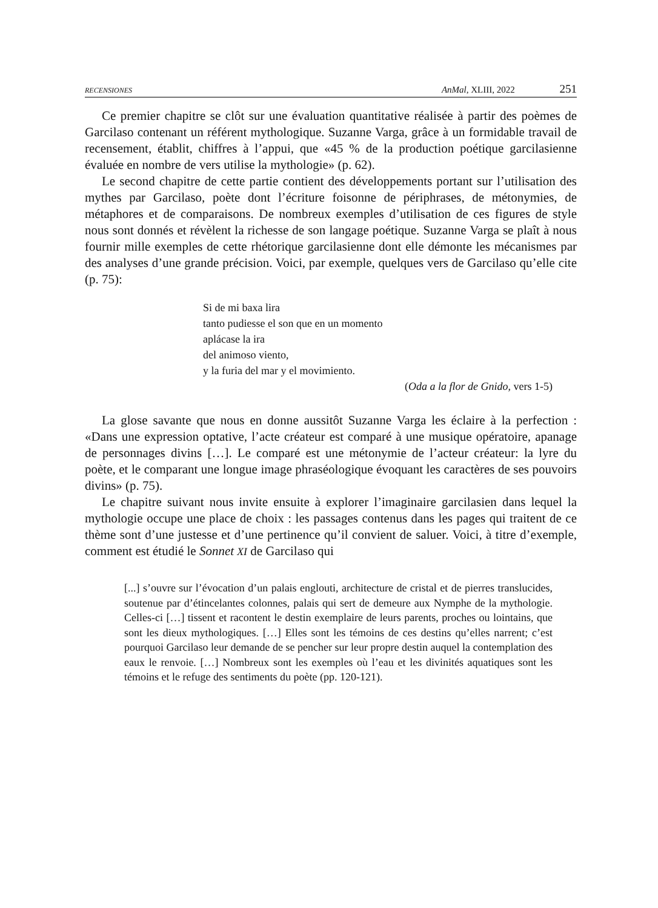RECENSIONES AnMal, XLIII, 2022 251
Ce premier chapitre se clôt sur une évaluation quantitative réalisée à partir des poèmes de Garcilaso contenant un référent mythologique. Suzanne Varga, grâce à un formidable travail de recensement, établit, chiffres à l’appui, que «45 % de la production poétique garcilasienne évaluée en nombre de vers utilise la mythologie» (p. 62).
Le second chapitre de cette partie contient des développements portant sur l’utilisation des mythes par Garcilaso, poète dont l’écriture foisonne de périphrases, de métonymies, de métaphores et de comparaisons. De nombreux exemples d’utilisation de ces figures de style nous sont donnés et révèlent la richesse de son langage poétique. Suzanne Varga se plaît à nous fournir mille exemples de cette rhétorique garcilasienne dont elle démonte les mécanismes par des analyses d’une grande précision. Voici, par exemple, quelques vers de Garcilaso qu’elle cite (p. 75):
Si de mi baxa lira
tanto pudiesse el son que en un momento
aplácase la ira
del animoso viento,
y la furia del mar y el movimiento.
(Oda a la flor de Gnido, vers 1-5)
La glose savante que nous en donne aussitôt Suzanne Varga les éclaire à la perfection : «Dans une expression optative, l’acte créateur est comparé à une musique opératoire, apanage de personnages divins […]. Le comparé est une métonymie de l’acteur créateur: la lyre du poète, et le comparant une longue image phraséologique évoquant les caractères de ses pouvoirs divins» (p. 75).
Le chapitre suivant nous invite ensuite à explorer l’imaginaire garcilasien dans lequel la mythologie occupe une place de choix : les passages contenus dans les pages qui traitent de ce thème sont d’une justesse et d’une pertinence qu’il convient de saluer. Voici, à titre d’exemple, comment est étudié le Sonnet XI de Garcilaso qui
[...] s’ouvre sur l’évocation d’un palais englouti, architecture de cristal et de pierres translucides, soutenue par d’étincelantes colonnes, palais qui sert de demeure aux Nymphe de la mythologie. Celles-ci […] tissent et racontent le destin exemplaire de leurs parents, proches ou lointains, que sont les dieux mythologiques. […] Elles sont les témoins de ces destins qu’elles narrent; c’est pourquoi Garcilaso leur demande de se pencher sur leur propre destin auquel la contemplation des eaux le renvoie. […] Nombreux sont les exemples où l’eau et les divinités aquatiques sont les témoins et le refuge des sentiments du poète (pp. 120-121).